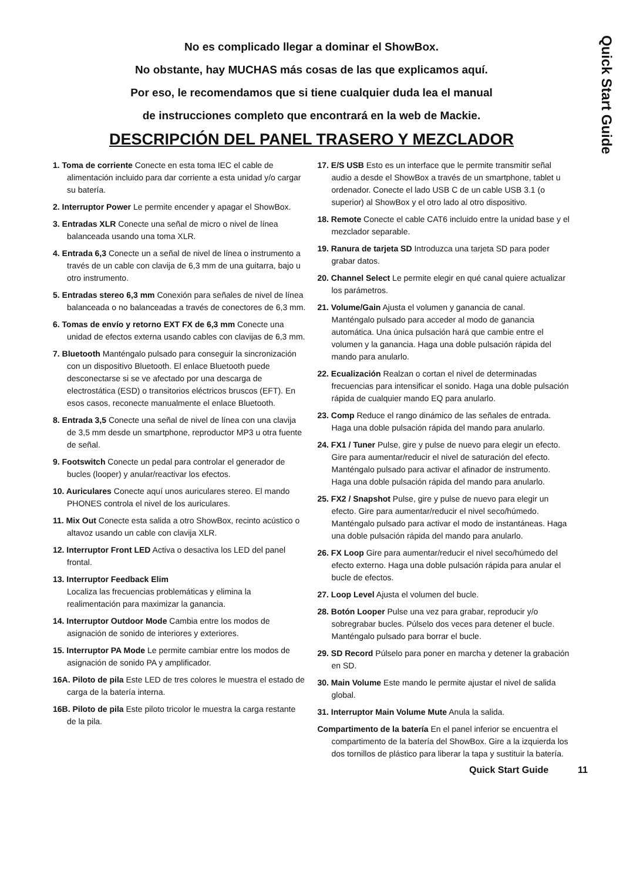Quick Start Guide
No es complicado llegar a dominar el ShowBox.
No obstante, hay MUCHAS más cosas de las que explicamos aquí.
Por eso, le recomendamos que si tiene cualquier duda lea el manual
de instrucciones completo que encontrará en la web de Mackie.
DESCRIPCIÓN DEL PANEL TRASERO Y MEZCLADOR
1. Toma de corriente Conecte en esta toma IEC el cable de alimentación incluido para dar corriente a esta unidad y/o cargar su batería.
2. Interruptor Power Le permite encender y apagar el ShowBox.
3. Entradas XLR Conecte una señal de micro o nivel de línea balanceada usando una toma XLR.
4. Entrada 6,3 Conecte un a señal de nivel de línea o instrumento a través de un cable con clavija de 6,3 mm de una guitarra, bajo u otro instrumento.
5. Entradas stereo 6,3 mm Conexión para señales de nivel de línea balanceada o no balanceadas a través de conectores de 6,3 mm.
6. Tomas de envío y retorno EXT FX de 6,3 mm Conecte una unidad de efectos externa usando cables con clavijas de 6,3 mm.
7. Bluetooth Manténgalo pulsado para conseguir la sincronización con un dispositivo Bluetooth. El enlace Bluetooth puede desconectarse si se ve afectado por una descarga de electrostática (ESD) o transitorios eléctricos bruscos (EFT). En esos casos, reconecte manualmente el enlace Bluetooth.
8. Entrada 3,5 Conecte una señal de nivel de línea con una clavija de 3,5 mm desde un smartphone, reproductor MP3 u otra fuente de señal.
9. Footswitch Conecte un pedal para controlar el generador de bucles (looper) y anular/reactivar los efectos.
10. Auriculares Conecte aquí unos auriculares stereo. El mando PHONES controla el nivel de los auriculares.
11. Mix Out Conecte esta salida a otro ShowBox, recinto acústico o altavoz usando un cable con clavija XLR.
12. Interruptor Front LED Activa o desactiva los LED del panel frontal.
13. Interruptor Feedback Elim
Localiza las frecuencias problemáticas y elimina la realimentación para maximizar la ganancia.
14. Interruptor Outdoor Mode Cambia entre los modos de asignación de sonido de interiores y exteriores.
15. Interruptor PA Mode Le permite cambiar entre los modos de asignación de sonido PA y amplificador.
16A. Piloto de pila Este LED de tres colores le muestra el estado de carga de la batería interna.
16B. Piloto de pila Este piloto tricolor le muestra la carga restante de la pila.
17. E/S USB Esto es un interface que le permite transmitir señal audio a desde el ShowBox a través de un smartphone, tablet u ordenador. Conecte el lado USB C de un cable USB 3.1 (o superior) al ShowBox y el otro lado al otro dispositivo.
18. Remote Conecte el cable CAT6 incluido entre la unidad base y el mezclador separable.
19. Ranura de tarjeta SD Introduzca una tarjeta SD para poder grabar datos.
20. Channel Select Le permite elegir en qué canal quiere actualizar los parámetros.
21. Volume/Gain Ajusta el volumen y ganancia de canal. Manténgalo pulsado para acceder al modo de ganancia automática. Una única pulsación hará que cambie entre el volumen y la ganancia. Haga una doble pulsación rápida del mando para anularlo.
22. Ecualización Realzan o cortan el nivel de determinadas frecuencias para intensificar el sonido. Haga una doble pulsación rápida de cualquier mando EQ para anularlo.
23. Comp Reduce el rango dinámico de las señales de entrada. Haga una doble pulsación rápida del mando para anularlo.
24. FX1 / Tuner Pulse, gire y pulse de nuevo para elegir un efecto. Gire para aumentar/reducir el nivel de saturación del efecto. Manténgalo pulsado para activar el afinador de instrumento. Haga una doble pulsación rápida del mando para anularlo.
25. FX2 / Snapshot Pulse, gire y pulse de nuevo para elegir un efecto. Gire para aumentar/reducir el nivel seco/húmedo. Manténgalo pulsado para activar el modo de instantáneas. Haga una doble pulsación rápida del mando para anularlo.
26. FX Loop Gire para aumentar/reducir el nivel seco/húmedo del efecto externo. Haga una doble pulsación rápida para anular el bucle de efectos.
27. Loop Level Ajusta el volumen del bucle.
28. Botón Looper Pulse una vez para grabar, reproducir y/o sobregrabar bucles. Púlselo dos veces para detener el bucle. Manténgalo pulsado para borrar el bucle.
29. SD Record Púlselo para poner en marcha y detener la grabación en SD.
30. Main Volume Este mando le permite ajustar el nivel de salida global.
31. Interruptor Main Volume Mute Anula la salida.
Compartimento de la batería En el panel inferior se encuentra el compartimento de la batería del ShowBox. Gire a la izquierda los dos tornillos de plástico para liberar la tapa y sustituir la batería.
Quick Start Guide 11